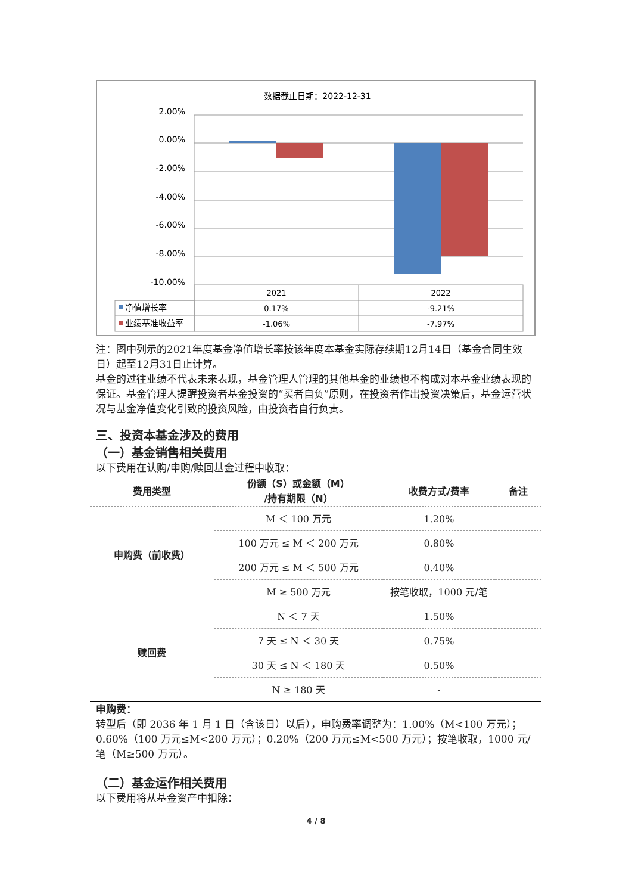数据截止日期：2022-12-31
2.00%
0.00%
-2.00%
-4.00%
-6.00%
-8.00%
-10.00%
2021
2022
0.17%
-9.21%
-1.06%
-7.97%
净值增长率
业绩基准收益率
注：图中列示的2021年度基金净值增长率按该年度本基金实际存续期12月14日（基金合同生效日）起至12月31日止计算。
基金的过往业绩不代表未来表现，基金管理人管理的其他基金的业绩也不构成对本基金业绩表现的保证。基金管理人提醒投资者基金投资的“买者自负”原则，在投资者作出投资决策后，基金运营状况与基金净值变化引致的投资风险，由投资者自行负责。
三、投资本基金涉及的费用
（一）基金销售相关费用
以下费用在认购/申购/赎回基金过程中收取：
| 费用类型 | 份额（S）或金额（M） /持有期限（N） | 收费方式/费率 | 备注 |
| --- | --- | --- | --- |
| 申购费（前收费） | M ＜ 100 万元 | 1.20% | |
| | 100 万元 ≤ M ＜ 200 万元 | 0.80% | |
| | 200 万元 ≤ M ＜ 500 万元 | 0.40% | |
| | M ≥ 500 万元 | 按笔收取，1000 元/笔 | |
| 赎回费 | N ＜ 7 天 | 1.50% | |
| | 7 天 ≤ N ＜ 30 天 | 0.75% | |
| | 30 天 ≤ N ＜ 180 天 | 0.50% | |
| | N ≥ 180 天 | - | |
申购费：
转型后（即 2036 年 1 月 1 日（含该日）以后），申购费率调整为：1.00%（M<100 万元）；0.60%（100 万元≤M<200 万元）；0.20%（200 万元≤M<500 万元）；按笔收取，1000 元/笔（M≥500 万元）。
（二）基金运作相关费用
以下费用将从基金资产中扣除：
4 / 8